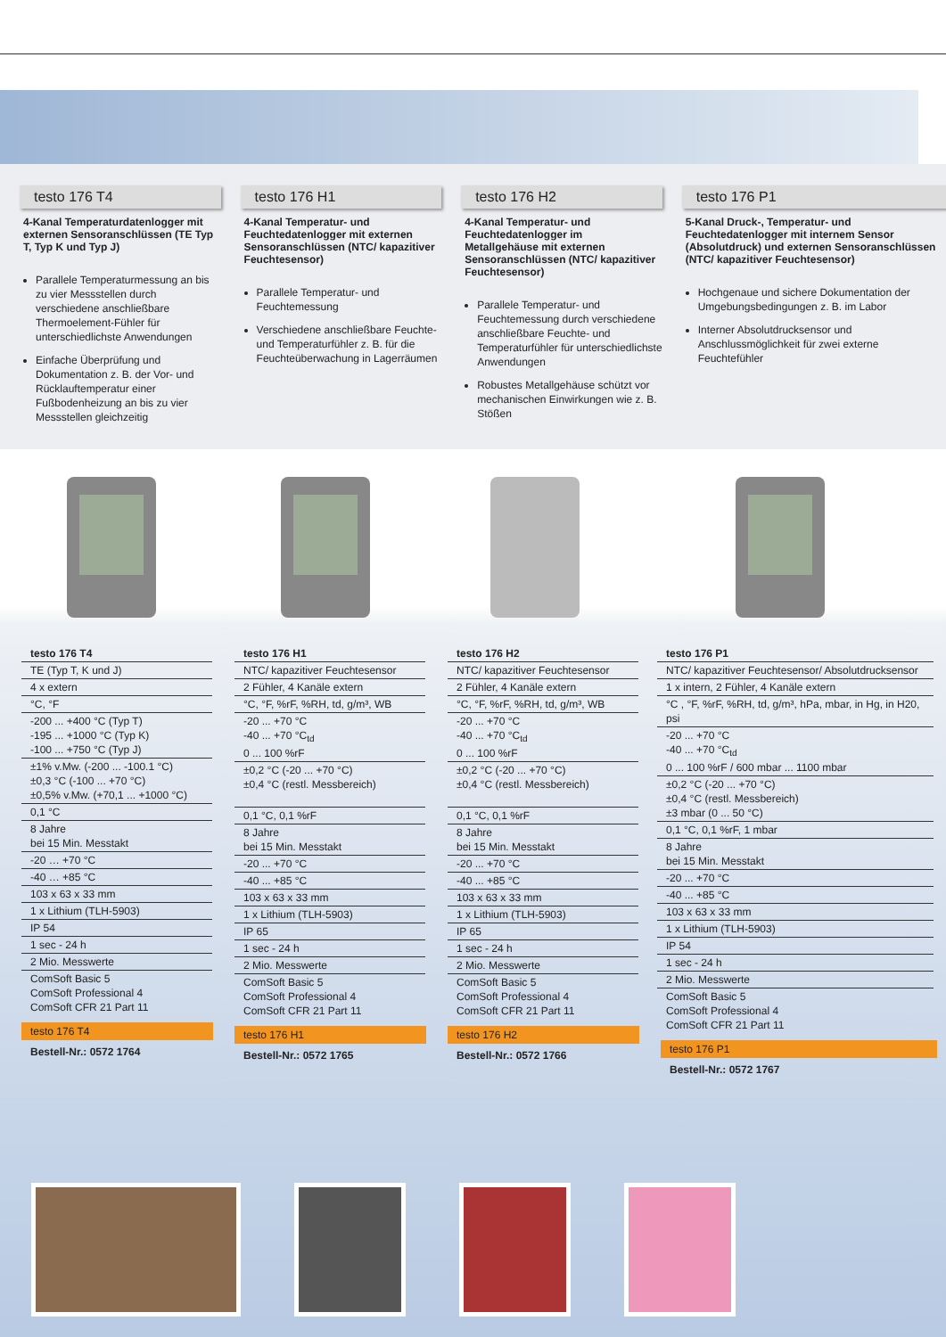testo 176 T4
4-Kanal Temperaturdatenlogger mit externen Sensoranschlüssen (TE Typ T, Typ K und Typ J)
Parallele Temperaturmessung an bis zu vier Messstellen durch verschiedene anschließbare Thermoelement-Fühler für unterschiedlichste Anwendungen
Einfache Überprüfung und Dokumentation z. B. der Vor- und Rücklauftemperatur einer Fußbodenheizung an bis zu vier Messstellen gleichzeitig
testo 176 H1
4-Kanal Temperatur- und Feuchtedatenlogger mit externen Sensoranschlüssen (NTC/ kapazitiver Feuchtesensor)
Parallele Temperatur- und Feuchtemessung
Verschiedene anschließbare Feuchte- und Temperaturfühler z. B. für die Feuchteüberwachung in Lagerräumen
testo 176 H2
4-Kanal Temperatur- und Feuchtedatenlogger im Metallgehäuse mit externen Sensoranschlüssen (NTC/ kapazitiver Feuchtesensor)
Parallele Temperatur- und Feuchtemessung durch verschiedene anschließbare Feuchte- und Temperaturfühler für unterschiedlichste Anwendungen
Robustes Metallgehäuse schützt vor mechanischen Einwirkungen wie z. B. Stößen
testo 176 P1
5-Kanal Druck-, Temperatur- und Feuchtedatenlogger mit internem Sensor (Absolutdruck) und externen Sensoranschlüssen (NTC/ kapazitiver Feuchtesensor)
Hochgenaue und sichere Dokumentation der Umgebungsbedingungen z. B. im Labor
Interner Absolutdrucksensor und Anschlussmöglichkeit für zwei externe Feuchtefühler
| testo 176 T4 |
| TE (Typ T, K und J) |
| 4 x extern |
| °C, °F |
| -200 ... +400 °C (Typ T) -195 ... +1000 °C (Typ K) -100 ... +750 °C (Typ J) |
| ±1% v.Mw. (-200 ... -100.1 °C) ±0,3 °C (-100 ... +70 °C) ±0,5% v.Mw. (+70,1 ... +1000 °C) |
| 0,1 °C |
| 8 Jahre bei 15 Min. Messtakt |
| -20 … +70 °C |
| -40 … +85 °C |
| 103 x 63 x 33 mm |
| 1 x Lithium (TLH-5903) |
| IP 54 |
| 1 sec - 24 h |
| 2 Mio. Messwerte |
| ComSoft Basic 5 ComSoft Professional 4 ComSoft CFR 21 Part 11 |
testo 176 T4
Bestell-Nr.: 0572 1764
| testo 176 H1 |
| NTC/ kapazitiver Feuchtesensor |
| 2 Fühler, 4 Kanäle extern |
| °C, °F, %rF, %RH, td, g/m³, WB |
| -20 ... +70 °C -40 ... +70 °C<sub>td</sub> 0 ... 100 %rF |
| ±0,2 °C (-20 ... +70 °C) ±0,4 °C (restl. Messbereich) |
| 0,1 °C, 0,1 %rF |
| 8 Jahre bei 15 Min. Messtakt |
| -20 ... +70 °C |
| -40 ... +85 °C |
| 103 x 63 x 33 mm |
| 1 x Lithium (TLH-5903) |
| IP 65 |
| 1 sec - 24 h |
| 2 Mio. Messwerte |
| ComSoft Basic 5 ComSoft Professional 4 ComSoft CFR 21 Part 11 |
testo 176 H1
Bestell-Nr.: 0572 1765
| testo 176 H2 |
| NTC/ kapazitiver Feuchtesensor |
| 2 Fühler, 4 Kanäle extern |
| °C, °F, %rF, %RH, td, g/m³, WB |
| -20 ... +70 °C -40 ... +70 °C<sub>td</sub> 0 ... 100 %rF |
| ±0,2 °C (-20 ... +70 °C) ±0,4 °C (restl. Messbereich) |
| 0,1 °C, 0,1 %rF |
| 8 Jahre bei 15 Min. Messtakt |
| -20 ... +70 °C |
| -40 ... +85 °C |
| 103 x 63 x 33 mm |
| 1 x Lithium (TLH-5903) |
| IP 65 |
| 1 sec - 24 h |
| 2 Mio. Messwerte |
| ComSoft Basic 5 ComSoft Professional 4 ComSoft CFR 21 Part 11 |
testo 176 H2
Bestell-Nr.: 0572 1766
| testo 176 P1 |
| NTC/ kapazitiver Feuchtesensor/ Absolutdrucksensor |
| 1 x intern, 2 Fühler, 4 Kanäle extern |
| °C , °F, %rF, %RH, td, g/m³, hPa, mbar, in Hg, in H20, psi |
| -20 ... +70 °C -40 ... +70 °C<sub>td</sub> 0 ... 100 %rF / 600 mbar ... 1100 mbar |
| ±0,2 °C (-20 ... +70 °C) ±0,4 °C (restl. Messbereich) ±3 mbar (0 ... 50 °C) |
| 0,1 °C, 0,1 %rF, 1 mbar |
| 8 Jahre bei 15 Min. Messtakt |
| -20 ... +70 °C |
| -40 ... +85 °C |
| 103 x 63 x 33 mm |
| 1 x Lithium (TLH-5903) |
| IP 54 |
| 1 sec - 24 h |
| 2 Mio. Messwerte |
| ComSoft Basic 5 ComSoft Professional 4 ComSoft CFR 21 Part 11 |
testo 176 P1
Bestell-Nr.: 0572 1767